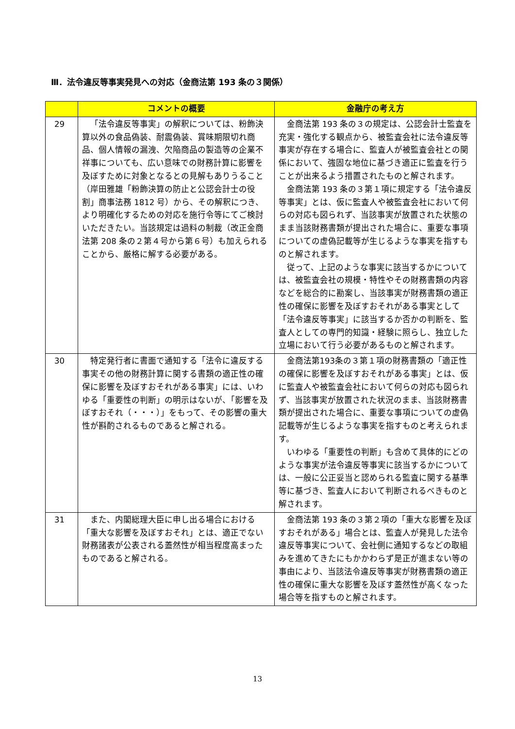Ⅲ．法令違反等事実発見への対応（金商法第 193 条の３関係）
| | コメントの概要 | 金融庁の考え方 |
| --- | --- | --- |
| 29 | 「法令違反等事実」の解釈については、粉飾決算以外の食品偽装、耐震偽装、賞味期限切れ商品、個人情報の漏洩、欠陥商品の製造等の企業不祥事についても、広い意味での財務計算に影響を及ぼすために対象となるとの見解もありうること（岸田雅雄「粉飾決算の防止と公認会計士の役割」商事法務 1812 号）から、その解釈につき、より明確化するための対応を施行令等にてご検討いただきたい。当該規定は過料の制裁（改正金商法第 208 条の２第４号から第６号）も加えられることから、厳格に解する必要がある。 | 金商法第 193 条の３の規定は、公認会計士監査を充実・強化する観点から、被監査会社に法令違反等事実が存在する場合に、監査人が被監査会社との関係において、強固な地位に基づき適正に監査を行うことが出来るよう措置されたものと解されます。 金商法第 193 条の３第１項に規定する「法令違反等事実」とは、仮に監査人や被監査会社において何らの対応も図られず、当該事実が放置された状態のまま当該財務書類が提出された場合に、重要な事項についての虚偽記載等が生じるような事実を指すものと解されます。 従って、上記のような事実に該当するかについては、被監査会社の規模・特性やその財務書類の内容などを総合的に勘案し、当該事実が財務書類の適正性の確保に影響を及ぼすおそれがある事実として「法令違反等事実」に該当するか否かの判断を、監査人としての専門的知識・経験に照らし、独立した立場において行う必要があるものと解されます。 |
| 30 | 特定発行者に書面で通知する「法令に違反する事実その他の財務計算に関する書類の適正性の確保に影響を及ぼすおそれがある事実」には、いわゆる「重要性の判断」の明示はないが、「影響を及ぼすおそれ（・・・）」をもって、その影響の重大性が斟酌されるものであると解される。 | 金商法第193条の３第１項の財務書類の「適正性の確保に影響を及ぼすおそれがある事実」とは、仮に監査人や被監査会社において何らの対応も図られず、当該事実が放置された状況のまま、当該財務書類が提出された場合に、重要な事項についての虚偽記載等が生じるような事実を指すものと考えられます。 いわゆる「重要性の判断」も含めて具体的にどのような事実が法令違反等事実に該当するかについては、一般に公正妥当と認められる監査に関する基準等に基づき、監査人において判断されるべきものと解されます。 |
| 31 | また、内閣総理大臣に申し出る場合における「重大な影響を及ぼすおそれ」とは、適正でない財務諸表が公表される蓋然性が相当程度高まったものであると解される。 | 金商法第 193 条の３第２項の「重大な影響を及ぼすおそれがある」場合とは、監査人が発見した法令違反等事実について、会社側に通知するなどの取組みを進めてきたにもかかわらず是正が進まない等の事由により、当該法令違反等事実が財務書類の適正性の確保に重大な影響を及ぼす蓋然性が高くなった場合等を指すものと解されます。 |
13